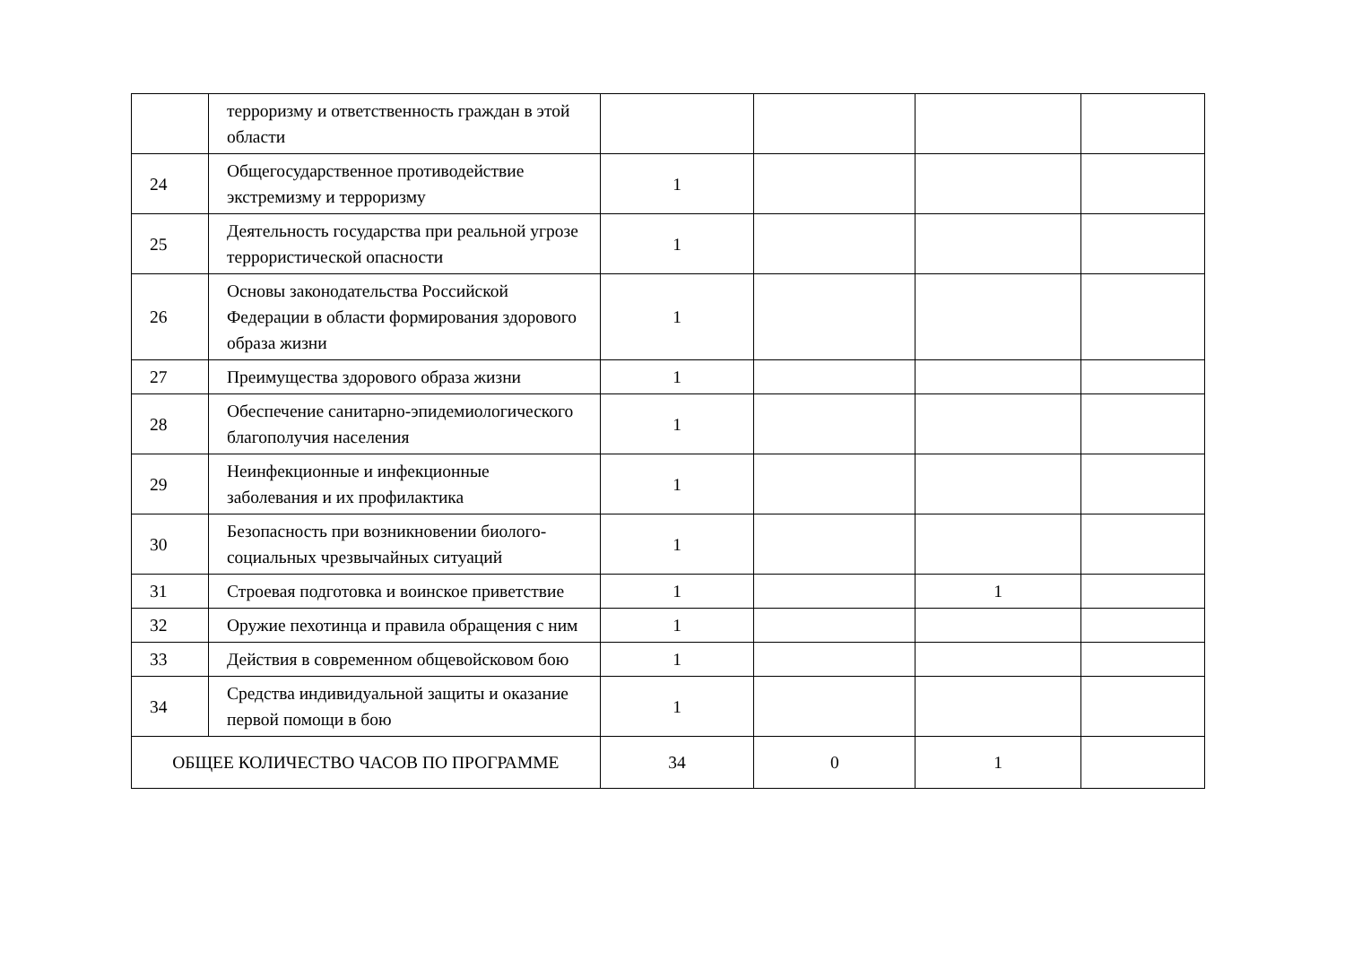| | терроризму и ответственность граждан в этой области | | | | |
| 24 | Общегосударственное противодействие экстремизму и терроризму | 1 | | | |
| 25 | Деятельность государства при реальной угрозе террористической опасности | 1 | | | |
| 26 | Основы законодательства Российской Федерации в области формирования здорового образа жизни | 1 | | | |
| 27 | Преимущества здорового образа жизни | 1 | | | |
| 28 | Обеспечение санитарно-эпидемиологического благополучия населения | 1 | | | |
| 29 | Неинфекционные и инфекционные заболевания и их профилактика | 1 | | | |
| 30 | Безопасность при возникновении биолого-социальных чрезвычайных ситуаций | 1 | | | |
| 31 | Строевая подготовка и воинское приветствие | 1 | | 1 | |
| 32 | Оружие пехотинца и правила обращения с ним | 1 | | | |
| 33 | Действия в современном общевойсковом бою | 1 | | | |
| 34 | Средства индивидуальной защиты и оказание первой помощи в бою | 1 | | | |
| ОБЩЕЕ КОЛИЧЕСТВО ЧАСОВ ПО ПРОГРАММЕ | | 34 | 0 | 1 | |